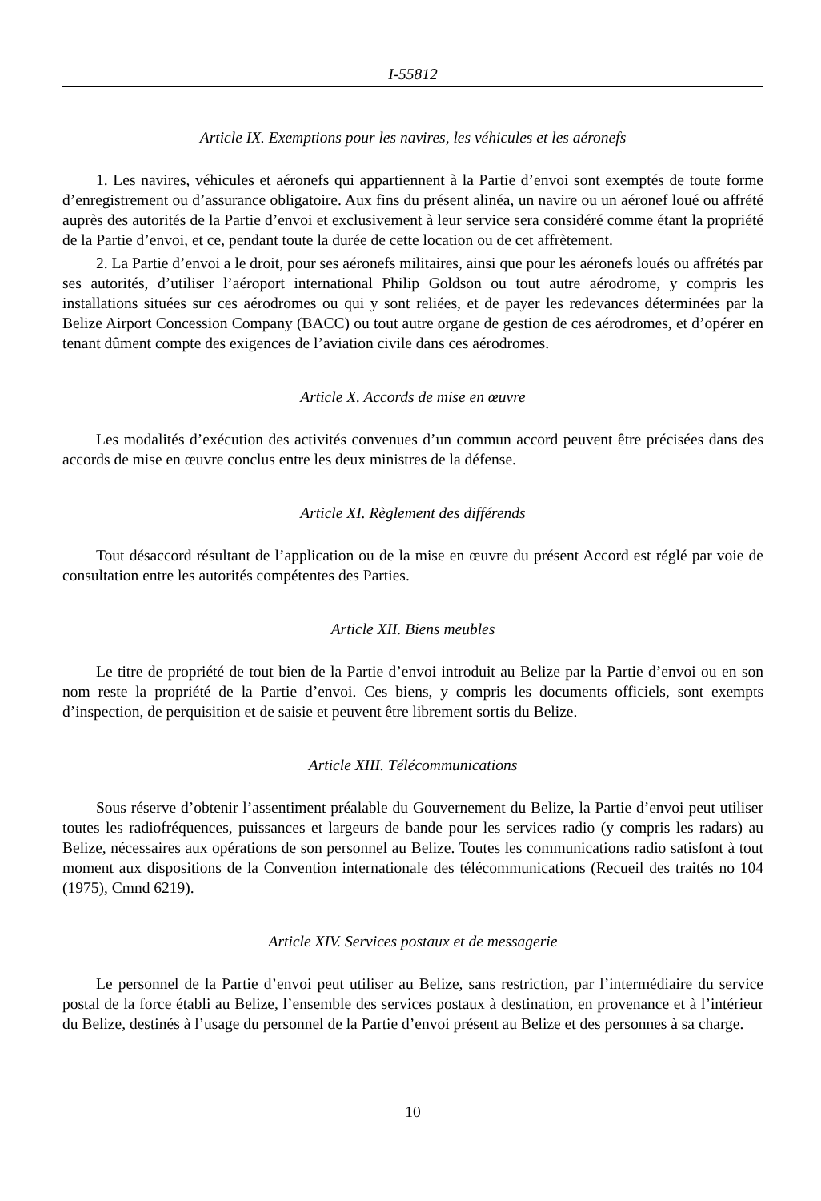I-55812
Article IX. Exemptions pour les navires, les véhicules et les aéronefs
1. Les navires, véhicules et aéronefs qui appartiennent à la Partie d’envoi sont exemptés de toute forme d’enregistrement ou d’assurance obligatoire. Aux fins du présent alinéa, un navire ou un aéronef loué ou affrété auprès des autorités de la Partie d’envoi et exclusivement à leur service sera considéré comme étant la propriété de la Partie d’envoi, et ce, pendant toute la durée de cette location ou de cet affrètement.
2. La Partie d’envoi a le droit, pour ses aéronefs militaires, ainsi que pour les aéronefs loués ou affrétés par ses autorités, d’utiliser l’aéroport international Philip Goldson ou tout autre aérodrome, y compris les installations situées sur ces aérodromes ou qui y sont reliées, et de payer les redevances déterminées par la Belize Airport Concession Company (BACC) ou tout autre organe de gestion de ces aérodromes, et d’opérer en tenant dûment compte des exigences de l’aviation civile dans ces aérodromes.
Article X. Accords de mise en œuvre
Les modalités d’exécution des activités convenues d’un commun accord peuvent être précisées dans des accords de mise en œuvre conclus entre les deux ministres de la défense.
Article XI. Règlement des différends
Tout désaccord résultant de l’application ou de la mise en œuvre du présent Accord est réglé par voie de consultation entre les autorités compétentes des Parties.
Article XII. Biens meubles
Le titre de propriété de tout bien de la Partie d’envoi introduit au Belize par la Partie d’envoi ou en son nom reste la propriété de la Partie d’envoi. Ces biens, y compris les documents officiels, sont exempts d’inspection, de perquisition et de saisie et peuvent être librement sortis du Belize.
Article XIII. Télécommunications
Sous réserve d’obtenir l’assentiment préalable du Gouvernement du Belize, la Partie d’envoi peut utiliser toutes les radiofréquences, puissances et largeurs de bande pour les services radio (y compris les radars) au Belize, nécessaires aux opérations de son personnel au Belize. Toutes les communications radio satisfont à tout moment aux dispositions de la Convention internationale des télécommunications (Recueil des traités no 104 (1975), Cmnd 6219).
Article XIV. Services postaux et de messagerie
Le personnel de la Partie d’envoi peut utiliser au Belize, sans restriction, par l’intermédiaire du service postal de la force établi au Belize, l’ensemble des services postaux à destination, en provenance et à l’intérieur du Belize, destinés à l’usage du personnel de la Partie d’envoi présent au Belize et des personnes à sa charge.
10